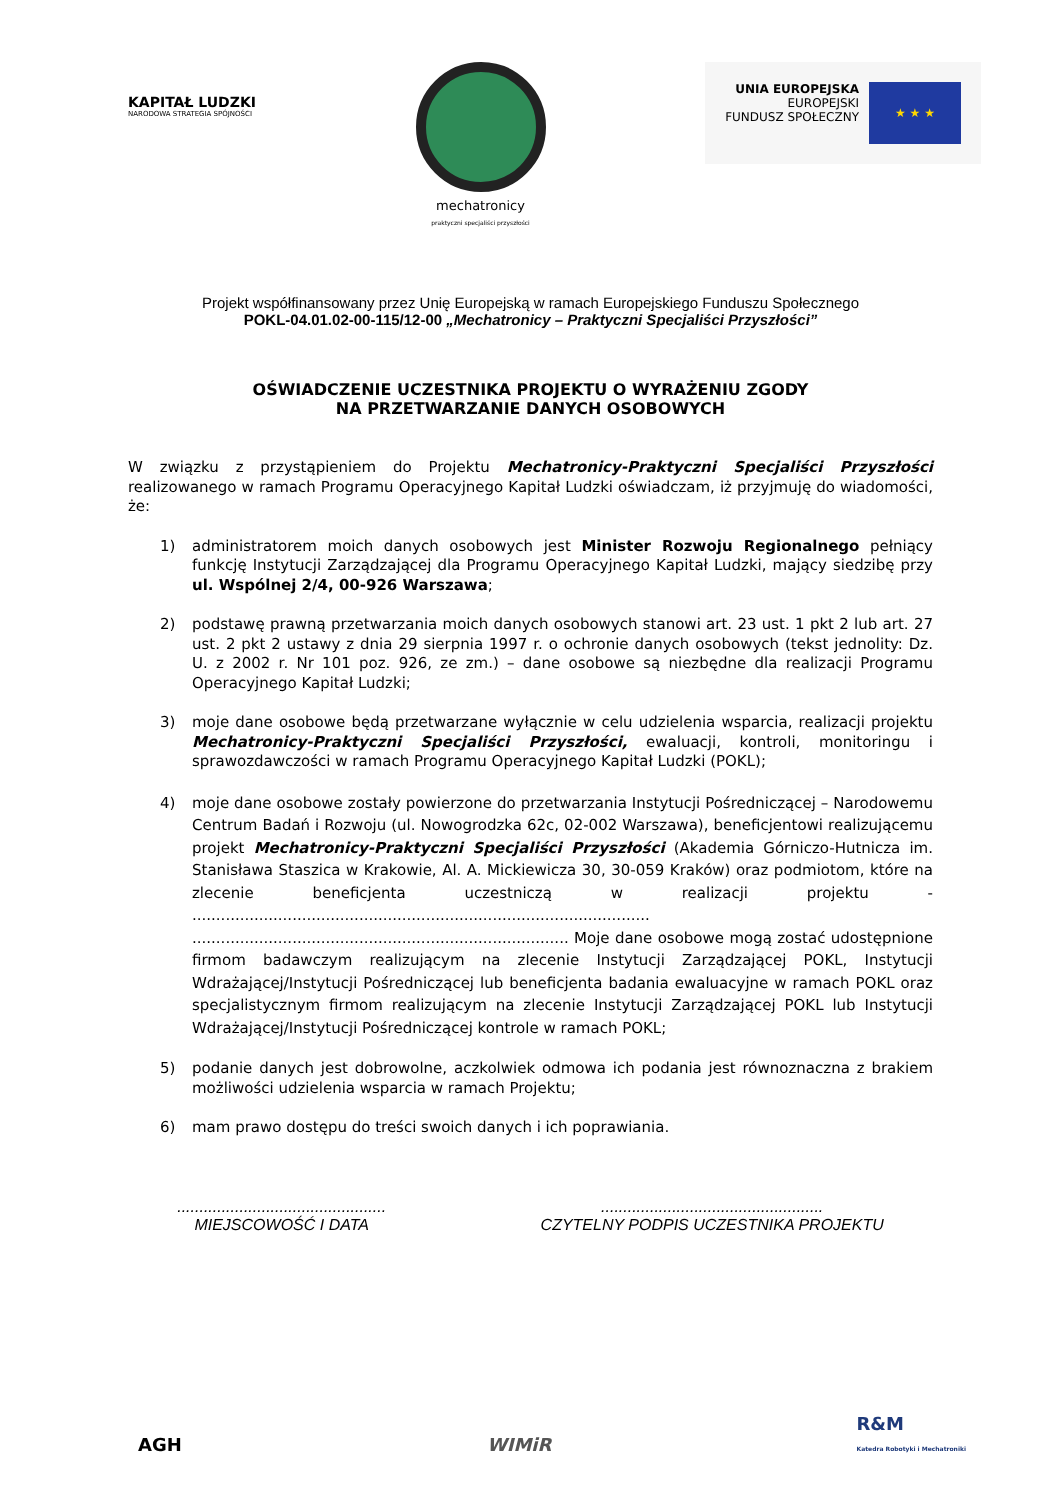KAPITAŁ LUDZKI
NARODOWA STRATEGIA SPÓJNOŚCI
mechatronicy
praktyczni specjaliści przyszłości
UNIA EUROPEJSKA
EUROPEJSKI
FUNDUSZ SPOŁECZNY
★ ★ ★
Projekt współfinansowany przez Unię Europejską w ramach Europejskiego Funduszu Społecznego
POKL-04.01.02-00-115/12-00 „Mechatronicy – Praktyczni Specjaliści Przyszłości”
OŚWIADCZENIE UCZESTNIKA PROJEKTU O WYRAŻENIU ZGODY
NA PRZETWARZANIE DANYCH OSOBOWYCH
W związku z przystąpieniem do Projektu Mechatronicy-Praktyczni Specjaliści Przyszłości realizowanego w ramach Programu Operacyjnego Kapitał Ludzki oświadczam, iż przyjmuję do wiadomości, że:
1) administratorem moich danych osobowych jest Minister Rozwoju Regionalnego pełniący funkcję Instytucji Zarządzającej dla Programu Operacyjnego Kapitał Ludzki, mający siedzibę przy ul. Wspólnej 2/4, 00-926 Warszawa;
2) podstawę prawną przetwarzania moich danych osobowych stanowi art. 23 ust. 1 pkt 2 lub art. 27 ust. 2 pkt 2 ustawy z dnia 29 sierpnia 1997 r. o ochronie danych osobowych (tekst jednolity: Dz. U. z 2002 r. Nr 101 poz. 926, ze zm.) – dane osobowe są niezbędne dla realizacji Programu Operacyjnego Kapitał Ludzki;
3) moje dane osobowe będą przetwarzane wyłącznie w celu udzielenia wsparcia, realizacji projektu Mechatronicy-Praktyczni Specjaliści Przyszłości, ewaluacji, kontroli, monitoringu i sprawozdawczości w ramach Programu Operacyjnego Kapitał Ludzki (POKL);
4) moje dane osobowe zostały powierzone do przetwarzania Instytucji Pośredniczącej – Narodowemu Centrum Badań i Rozwoju (ul. Nowogrodzka 62c, 02-002 Warszawa), beneficjentowi realizującemu projekt Mechatronicy-Praktyczni Specjaliści Przyszłości (Akademia Górniczo-Hutnicza im. Stanisława Staszica w Krakowie, Al. A. Mickiewicza 30, 30-059 Kraków) oraz podmiotom, które na zlecenie beneficjenta uczestniczą w realizacji projektu - ................................................................................................ ............................................................................... Moje dane osobowe mogą zostać udostępnione firmom badawczym realizującym na zlecenie Instytucji Zarządzającej POKL, Instytucji Wdrażającej/Instytucji Pośredniczącej lub beneficjenta badania ewaluacyjne w ramach POKL oraz specjalistycznym firmom realizującym na zlecenie Instytucji Zarządzającej POKL lub Instytucji Wdrażającej/Instytucji Pośredniczącej kontrole w ramach POKL;
5) podanie danych jest dobrowolne, aczkolwiek odmowa ich podania jest równoznaczna z brakiem możliwości udzielenia wsparcia w ramach Projektu;
6) mam prawo dostępu do treści swoich danych i ich poprawiania.
...............................................
MIEJSCOWOŚĆ I DATA
..................................................
CZYTELNY PODPIS UCZESTNIKA PROJEKTU
AGH
WIMiR
R&M
Katedra Robotyki i Mechatroniki